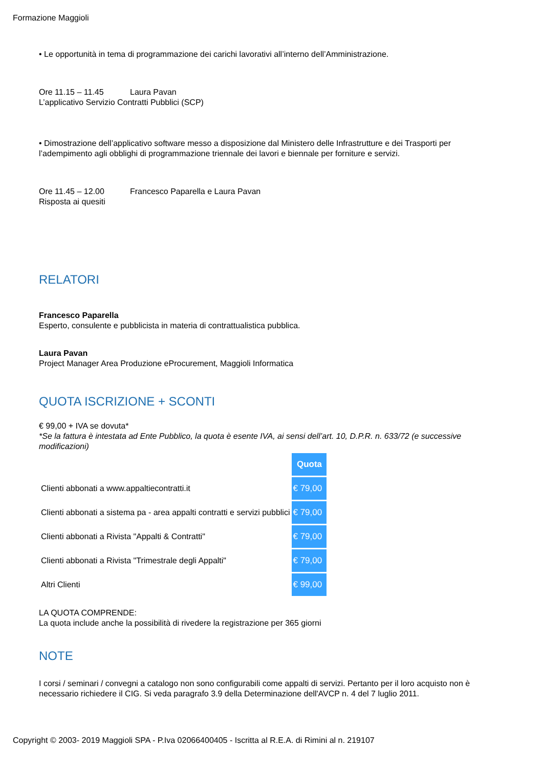Formazione Maggioli
• Le opportunità in tema di programmazione dei carichi lavorativi all’interno dell’Amministrazione.
Ore 11.15 – 11.45 Laura Pavan
L’applicativo Servizio Contratti Pubblici (SCP)
• Dimostrazione dell’applicativo software messo a disposizione dal Ministero delle Infrastrutture e dei Trasporti per l’adempimento agli obblighi di programmazione triennale dei lavori e biennale per forniture e servizi.
Ore 11.45 – 12.00 Francesco Paparella e Laura Pavan
Risposta ai quesiti
RELATORI
Francesco Paparella
Esperto, consulente e pubblicista in materia di contrattualistica pubblica.
Laura Pavan
Project Manager Area Produzione eProcurement, Maggioli Informatica
QUOTA ISCRIZIONE + SCONTI
€ 99,00 + IVA se dovuta*
*Se la fattura è intestata ad Ente Pubblico, la quota è esente IVA, ai sensi dell’art. 10, D.P.R. n. 633/72 (e successive modificazioni)
| | Quota |
| Clienti abbonati a www.appaltiecontratti.it | € 79,00 |
| Clienti abbonati a sistema pa - area appalti contratti e servizi pubblici | € 79,00 |
| Clienti abbonati a Rivista "Appalti & Contratti" | € 79,00 |
| Clienti abbonati a Rivista "Trimestrale degli Appalti" | € 79,00 |
| Altri Clienti | € 99,00 |
LA QUOTA COMPRENDE:
La quota include anche la possibilità di rivedere la registrazione per 365 giorni
NOTE
I corsi / seminari / convegni a catalogo non sono configurabili come appalti di servizi. Pertanto per il loro acquisto non è necessario richiedere il CIG. Si veda paragrafo 3.9 della Determinazione dell'AVCP n. 4 del 7 luglio 2011.
Copyright © 2003- 2019 Maggioli SPA - P.Iva 02066400405 - Iscritta al R.E.A. di Rimini al n. 219107